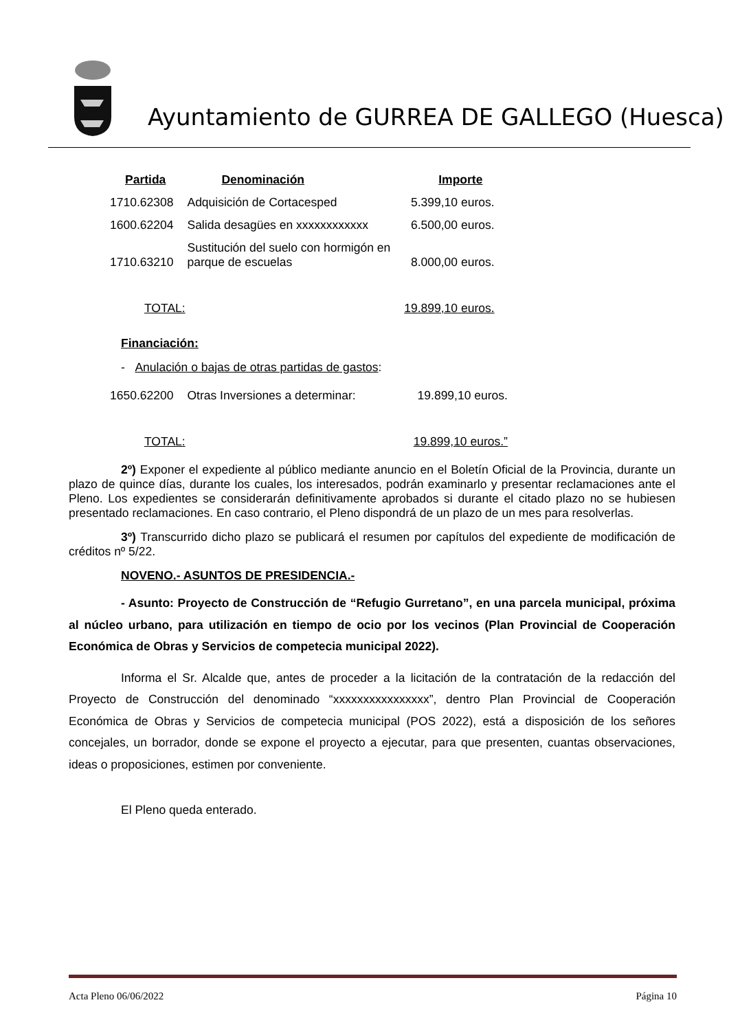Ayuntamiento de GURREA DE GALLEGO (Huesca)
| Partida | Denominación | Importe |
| --- | --- | --- |
| 1710.62308 | Adquisición de Cortacesped | 5.399,10 euros. |
| 1600.62204 | Salida desagües en xxxxxxxxxxxx | 6.500,00 euros. |
| 1710.63210 | Sustitución del suelo con hormigón en parque de escuelas | 8.000,00 euros. |
| TOTAL: | | 19.899,10 euros. |
Financiación:
- Anulación o bajas de otras partidas de gastos:
| 1650.62200 | Otras Inversiones a determinar: | 19.899,10 euros. |
| TOTAL: | | 19.899,10 euros.” |
2º) Exponer el expediente al público mediante anuncio en el Boletín Oficial de la Provincia, durante un plazo de quince días, durante los cuales, los interesados, podrán examinarlo y presentar reclamaciones ante el Pleno. Los expedientes se considerarán definitivamente aprobados si durante el citado plazo no se hubiesen presentado reclamaciones. En caso contrario, el Pleno dispondrá de un plazo de un mes para resolverlas.
3º) Transcurrido dicho plazo se publicará el resumen por capítulos del expediente de modificación de créditos nº 5/22.
NOVENO.- ASUNTOS DE PRESIDENCIA.-
- Asunto: Proyecto de Construcción de “Refugio Gurretano”, en una parcela municipal, próxima al núcleo urbano, para utilización en tiempo de ocio por los vecinos (Plan Provincial de Cooperación Económica de Obras y Servicios de competecia municipal 2022).
Informa el Sr. Alcalde que, antes de proceder a la licitación de la contratación de la redacción del Proyecto de Construcción del denominado “xxxxxxxxxxxxxxxx”, dentro Plan Provincial de Cooperación Económica de Obras y Servicios de competecia municipal (POS 2022), está a disposición de los señores concejales, un borrador, donde se expone el proyecto a ejecutar, para que presenten, cuantas observaciones, ideas o proposiciones, estimen por conveniente.
El Pleno queda enterado.
Acta Pleno 06/06/2022 Página 10